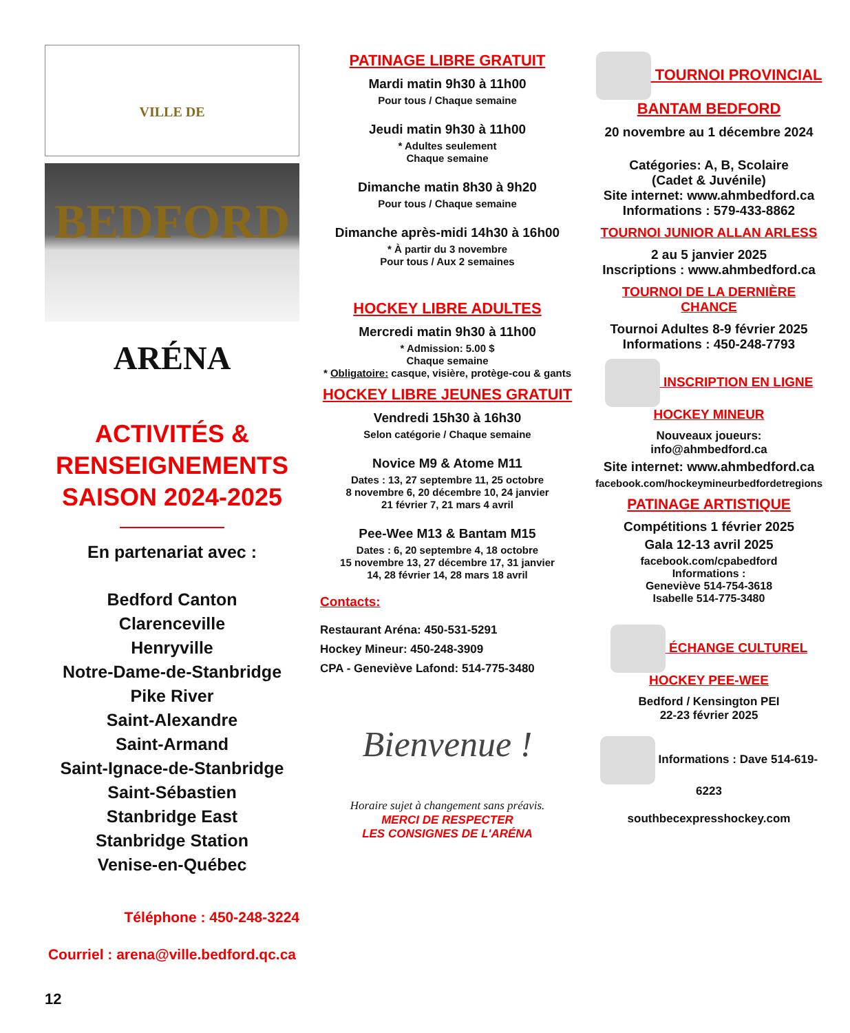VILLE DE BEDFORD
ARÉNA
ACTIVITÉS &
RENSEIGNEMENTS
SAISON 2024-2025
En partenariat avec :
Bedford Canton
Clarenceville
Henryville
Notre-Dame-de-Stanbridge
Pike River
Saint-Alexandre
Saint-Armand
Saint-Ignace-de-Stanbridge
Saint-Sébastien
Stanbridge East
Stanbridge Station
Venise-en-Québec
Téléphone : 450-248-3224
Courriel : arena@ville.bedford.qc.ca
12
PATINAGE LIBRE GRATUIT
Mardi matin 9h30 à 11h00
Pour tous / Chaque semaine
Jeudi matin 9h30 à 11h00
* Adultes seulement
Chaque semaine
Dimanche matin 8h30 à 9h20
Pour tous / Chaque semaine
Dimanche après-midi 14h30 à 16h00
* À partir du 3 novembre
Pour tous / Aux 2 semaines
HOCKEY LIBRE ADULTES
Mercredi matin 9h30 à 11h00
* Admission: 5.00 $
Chaque semaine
* Obligatoire: casque, visière, protège-cou & gants
HOCKEY LIBRE JEUNES GRATUIT
Vendredi 15h30 à 16h30
Selon catégorie / Chaque semaine
Novice M9 & Atome M11
Dates : 13, 27 septembre 11, 25 octobre
8 novembre 6, 20 décembre 10, 24 janvier
21 février 7, 21 mars 4 avril
Pee-Wee M13 & Bantam M15
Dates : 6, 20 septembre 4, 18 octobre
15 novembre 13, 27 décembre 17, 31 janvier
14, 28 février 14, 28 mars 18 avril
Contacts:
Restaurant Aréna: 450-531-5291
Hockey Mineur: 450-248-3909
CPA - Geneviève Lafond: 514-775-3480
Bienvenue !
Horaire sujet à changement sans préavis.
MERCI DE RESPECTER
LES CONSIGNES DE L'ARÉNA
TOURNOI PROVINCIAL BANTAM BEDFORD
20 novembre au 1 décembre 2024
Catégories: A, B, Scolaire
(Cadet & Juvénile)
Site internet: www.ahmbedford.ca
Informations : 579-433-8862
TOURNOI JUNIOR ALLAN ARLESS
2 au 5 janvier 2025
Inscriptions : www.ahmbedford.ca
TOURNOI DE LA DERNIÈRE CHANCE
Tournoi Adultes 8-9 février 2025
Informations : 450-248-7793
INSCRIPTION EN LIGNE
HOCKEY MINEUR
Nouveaux joueurs:
info@ahmbedford.ca
Site internet: www.ahmbedford.ca
facebook.com/hockeymineurbedfordetregions
PATINAGE ARTISTIQUE
Compétitions 1 février 2025
Gala 12-13 avril 2025
facebook.com/cpabedford
Informations :
Geneviève 514-754-3618
Isabelle 514-775-3480
ÉCHANGE CULTUREL
HOCKEY PEE-WEE
Bedford / Kensington PEI
22-23 février 2025
Informations : Dave 514-619-6223
southbecexpresshockey.com